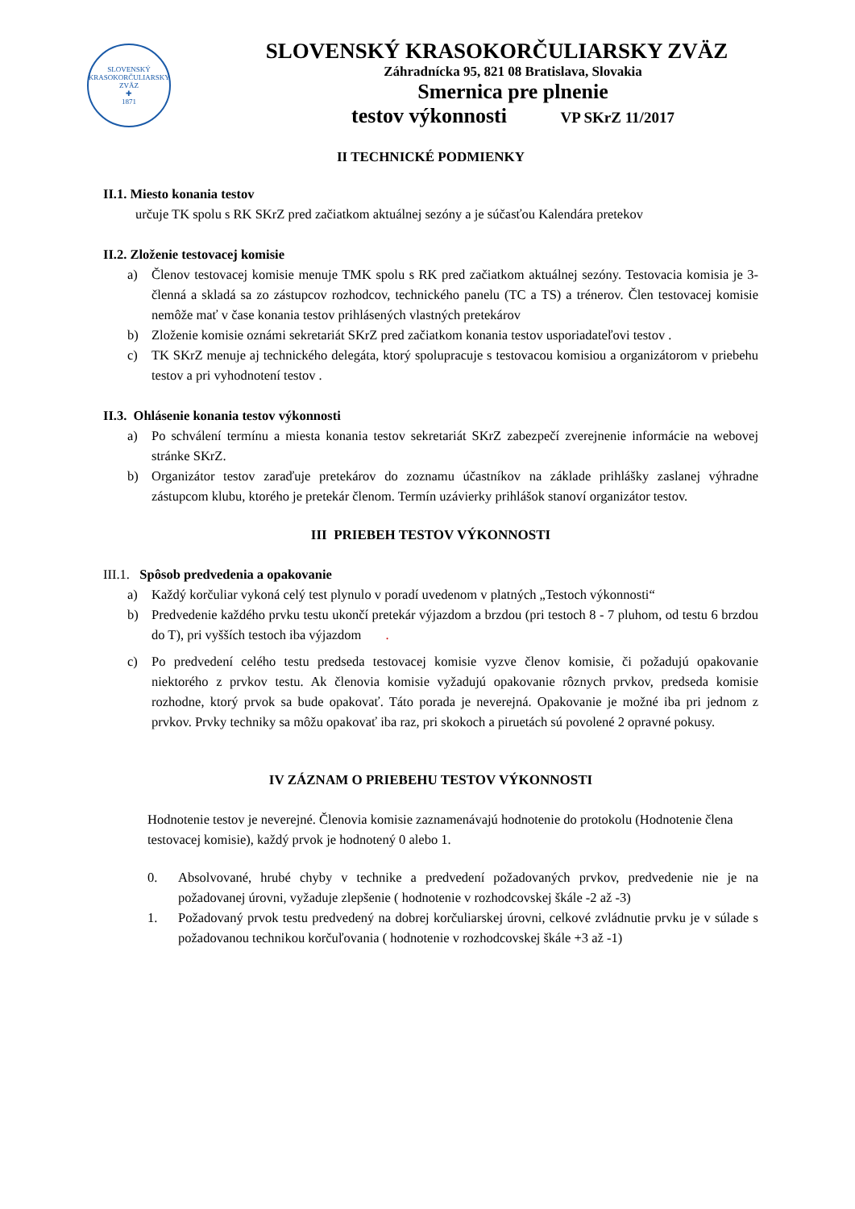SLOVENSKÝ KRASOKORČULIARSKY ZVÄZ
✚
1871
SLOVENSKÝ KRASOKORČULIARSKY ZVÄZ
Záhradnícka 95, 821 08 Bratislava, Slovakia
Smernica pre plnenie
testov výkonnosti VP SKrZ 11/2017
II TECHNICKÉ PODMIENKY
II.1. Miesto konania testov
určuje TK spolu s RK SKrZ pred začiatkom aktuálnej sezóny a je súčasťou Kalendára pretekov
II.2. Zloženie testovacej komisie
a) Členov testovacej komisie menuje TMK spolu s RK pred začiatkom aktuálnej sezóny. Testovacia komisia je 3-členná a skladá sa zo zástupcov rozhodcov, technického panelu (TC a TS) a trénerov. Člen testovacej komisie nemôže mať v čase konania testov prihlásených vlastných pretekárov
b) Zloženie komisie oznámi sekretariát SKrZ pred začiatkom konania testov usporiadateľovi testov .
c) TK SKrZ menuje aj technického delegáta, ktorý spolupracuje s testovacou komisiou a organizátorom v priebehu testov a pri vyhodnotení testov .
II.3. Ohlásenie konania testov výkonnosti
a) Po schválení termínu a miesta konania testov sekretariát SKrZ zabezpečí zverejnenie informácie na webovej stránke SKrZ.
b) Organizátor testov zaraďuje pretekárov do zoznamu účastníkov na základe prihlášky zaslanej výhradne zástupcom klubu, ktorého je pretekár členom. Termín uzávierky prihlášok stanoví organizátor testov.
III PRIEBEH TESTOV VÝKONNOSTI
III.1. Spôsob predvedenia a opakovanie
a) Každý korčuliar vykoná celý test plynulo v poradí uvedenom v platných „Testoch výkonnosti“
b) Predvedenie každého prvku testu ukončí pretekár výjazdom a brzdou (pri testoch 8 - 7 pluhom, od testu 6 brzdou do T), pri vyšších testoch iba výjazdom.
c) Po predvedení celého testu predseda testovacej komisie vyzve členov komisie, či požadujú opakovanie niektorého z prvkov testu. Ak členovia komisie vyžadujú opakovanie rôznych prvkov, predseda komisie rozhodne, ktorý prvok sa bude opakovať. Táto porada je neverejná. Opakovanie je možné iba pri jednom z prvkov. Prvky techniky sa môžu opakovať iba raz, pri skokoch a piruetách sú povolené 2 opravné pokusy.
IV ZÁZNAM O PRIEBEHU TESTOV VÝKONNOSTI
Hodnotenie testov je neverejné. Členovia komisie zaznamenávajú hodnotenie do protokolu (Hodnotenie člena testovacej komisie), každý prvok je hodnotený 0 alebo 1.
0. Absolvované, hrubé chyby v technike a predvedení požadovaných prvkov, predvedenie nie je na požadovanej úrovni, vyžaduje zlepšenie ( hodnotenie v rozhodcovskej škále -2 až -3)
1. Požadovaný prvok testu predvedený na dobrej korčuliarskej úrovni, celkové zvládnutie prvku je v súlade s požadovanou technikou korčuľovania ( hodnotenie v rozhodcovskej škále +3 až -1)